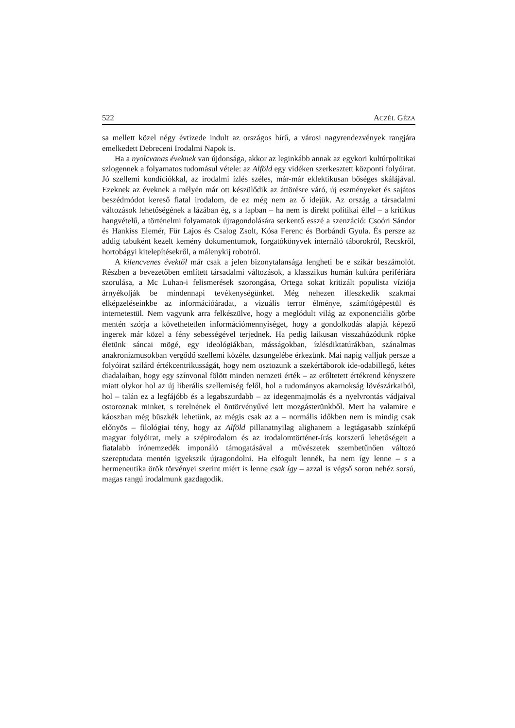522 ACZÉL GÉZA
sa mellett közel négy évtizede indult az országos hírű, a városi nagyrendezvények rangjára emelkedett Debreceni Irodalmi Napok is.
Ha a nyolcvanas éveknek van újdonsága, akkor az leginkább annak az egykori kultúrpolitikai szlogennek a folyamatos tudomásul vétele: az Alföld egy vidéken szerkesztett központi folyóirat. Jó szellemi kondíciókkal, az irodalmi ízlés széles, már-már eklektikusan bőséges skálájával. Ezeknek az éveknek a mélyén már ott készülődik az áttörésre váró, új eszményeket és sajátos beszédmódot kereső fiatal irodalom, de ez még nem az ő idejük. Az ország a társadalmi változások lehetőségének a lázában ég, s a lapban – ha nem is direkt politikai éllel – a kritikus hangvételű, a történelmi folyamatok újragondolására serkentő esszé a szenzáció: Csoóri Sándor és Hankiss Elemér, Für Lajos és Csalog Zsolt, Kósa Ferenc és Borbándi Gyula. És persze az addig tabuként kezelt kemény dokumentumok, forgatókönyvek internáló táborokról, Recskről, hortobágyi kitelepítésekről, a málenykij robotról.
A kilencvenes évektől már csak a jelen bizonytalansága lengheti be e szikár beszámolót. Részben a bevezetőben említett társadalmi változások, a klasszikus humán kultúra perifériára szorulása, a Mc Luhan-i felismerések szorongása, Ortega sokat kritizált populista víziója árnyékolják be mindennapi tevékenységünket. Még nehezen illeszkedik szakmai elképzeléseinkbe az információáradat, a vizuális terror élménye, számítógépestül és internetestül. Nem vagyunk arra felkészülve, hogy a meglódult világ az exponenciális görbe mentén szórja a követhetetlen információmennyiséget, hogy a gondolkodás alapját képező ingerek már közel a fény sebességével terjednek. Ha pedig laikusan visszahúzódunk röpke életünk sáncai mögé, egy ideológiákban, másságokban, ízlésdiktatúrákban, szánalmas anakronizmusokban vergődő szellemi közélet dzsungelébe érkezünk. Mai napig valljuk persze a folyóirat szilárd értékcentrikusságát, hogy nem osztozunk a szekértáborok ide-odabillegő, kétes diadalaiban, hogy egy színvonal fölött minden nemzeti érték – az erőltetett értékrend kényszere miatt olykor hol az új liberális szellemiség felől, hol a tudományos akarnokság lövészárkaiból, hol – talán ez a legfájóbb és a legabszurdabb – az idegenmajmolás és a nyelvrontás vádjaival ostoroznak minket, s terelnének el öntörvényűvé lett mozgásterünkből. Mert ha valamire e káoszban még büszkék lehetünk, az mégis csak az a – normális időkben nem is mindig csak előnyös – filológiai tény, hogy az Alföld pillanatnyilag alighanem a legtágasabb színképű magyar folyóirat, mely a szépirodalom és az irodalomtörténet-írás korszerű lehetőségeit a fiatalabb írónemzedék imponáló támogatásával a művészetek szembetűnően változó szereptudata mentén igyekszik újragondolni. Ha elfogult lennék, ha nem így lenne – s a hermeneutika örök törvényei szerint miért is lenne csak így – azzal is végső soron nehéz sorsú, magas rangú irodalmunk gazdagodik.